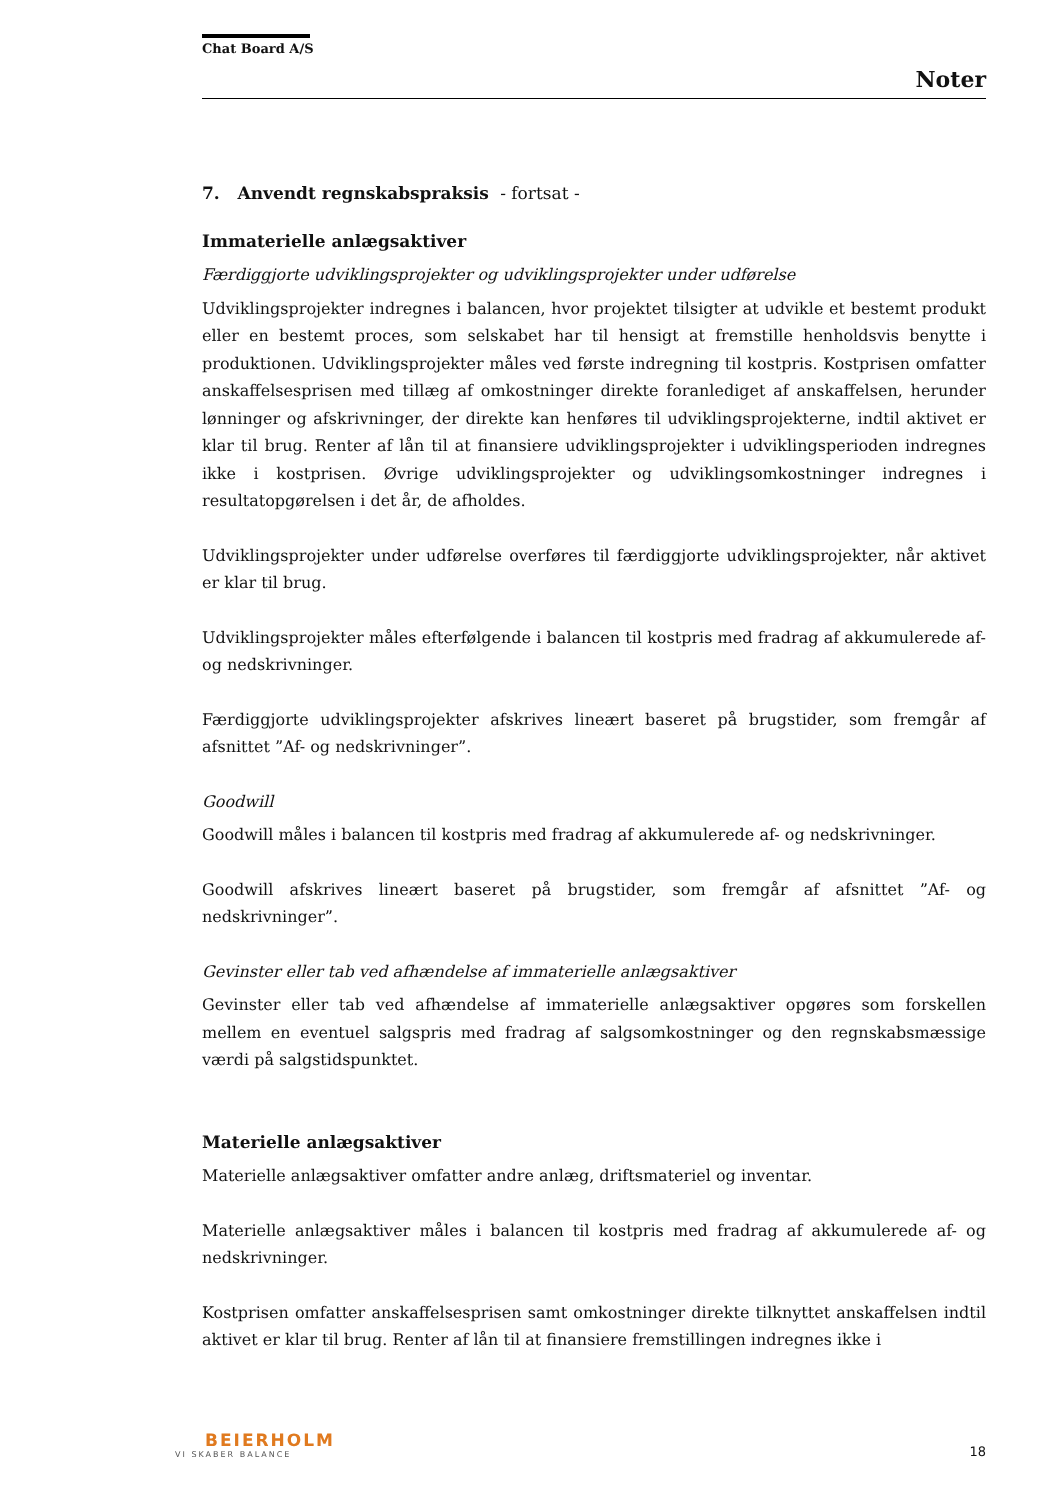Chat Board A/S
Noter
7. Anvendt regnskabspraksis - fortsat -
Immaterielle anlægsaktiver
Færdiggjorte udviklingsprojekter og udviklingsprojekter under udførelse
Udviklingsprojekter indregnes i balancen, hvor projektet tilsigter at udvikle et bestemt produkt eller en bestemt proces, som selskabet har til hensigt at fremstille henholdsvis benytte i produktionen. Udviklingsprojekter måles ved første indregning til kostpris. Kostprisen omfatter anskaffelsesprisen med tillæg af omkostninger direkte foranlediget af anskaffelsen, herunder lønninger og afskrivninger, der direkte kan henføres til udviklingsprojekterne, indtil aktivet er klar til brug. Renter af lån til at finansiere udviklingsprojekter i udviklingsperioden indregnes ikke i kostprisen. Øvrige udviklingsprojekter og udviklingsomkostninger indregnes i resultatopgørelsen i det år, de afholdes.
Udviklingsprojekter under udførelse overføres til færdiggjorte udviklingsprojekter, når aktivet er klar til brug.
Udviklingsprojekter måles efterfølgende i balancen til kostpris med fradrag af akkumulerede af- og nedskrivninger.
Færdiggjorte udviklingsprojekter afskrives lineært baseret på brugstider, som fremgår af afsnittet ”Af- og nedskrivninger”.
Goodwill
Goodwill måles i balancen til kostpris med fradrag af akkumulerede af- og nedskrivninger.
Goodwill afskrives lineært baseret på brugstider, som fremgår af afsnittet ”Af- og nedskrivninger”.
Gevinster eller tab ved afhændelse af immaterielle anlægsaktiver
Gevinster eller tab ved afhændelse af immaterielle anlægsaktiver opgøres som forskellen mellem en eventuel salgspris med fradrag af salgsomkostninger og den regnskabsmæssige værdi på salgstidspunktet.
Materielle anlægsaktiver
Materielle anlægsaktiver omfatter andre anlæg, driftsmateriel og inventar.
Materielle anlægsaktiver måles i balancen til kostpris med fradrag af akkumulerede af- og nedskrivninger.
Kostprisen omfatter anskaffelsesprisen samt omkostninger direkte tilknyttet anskaffelsen indtil aktivet er klar til brug. Renter af lån til at finansiere fremstillingen indregnes ikke i
BEIERHOLM
VI SKABER BALANCE
18